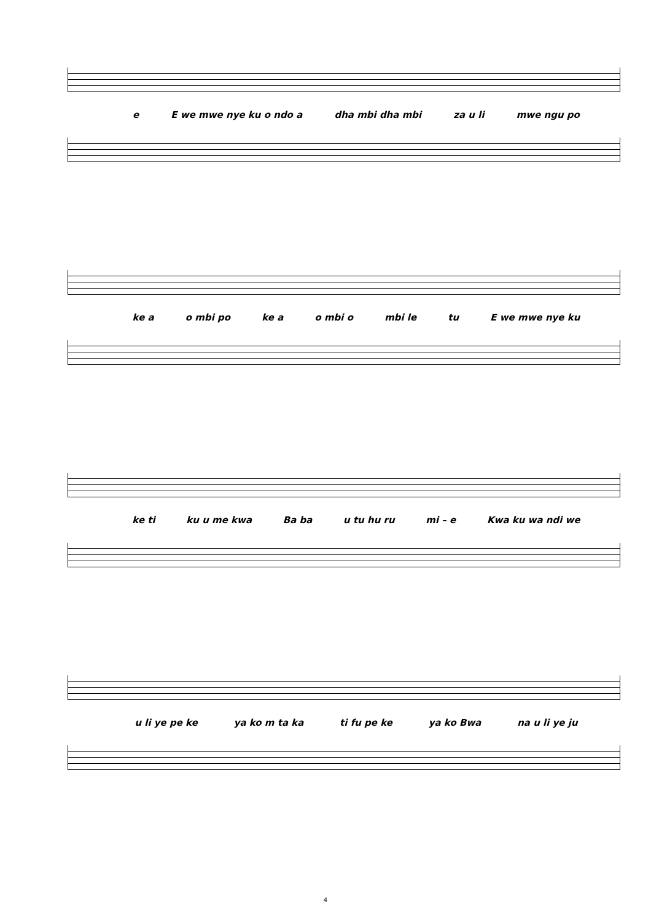e E we mwe nye ku o ndo a dha mbi dha mbi za u li mwe ngu po
ke a o mbi po ke a o mbi o mbi le tu E we mwe nye ku
ke ti ku u me kwa Ba ba u tu hu ru mi – e Kwa ku wa ndi we
u li ye pe ke ya ko m ta ka ti fu pe ke ya ko Bwa na u li ye ju
4